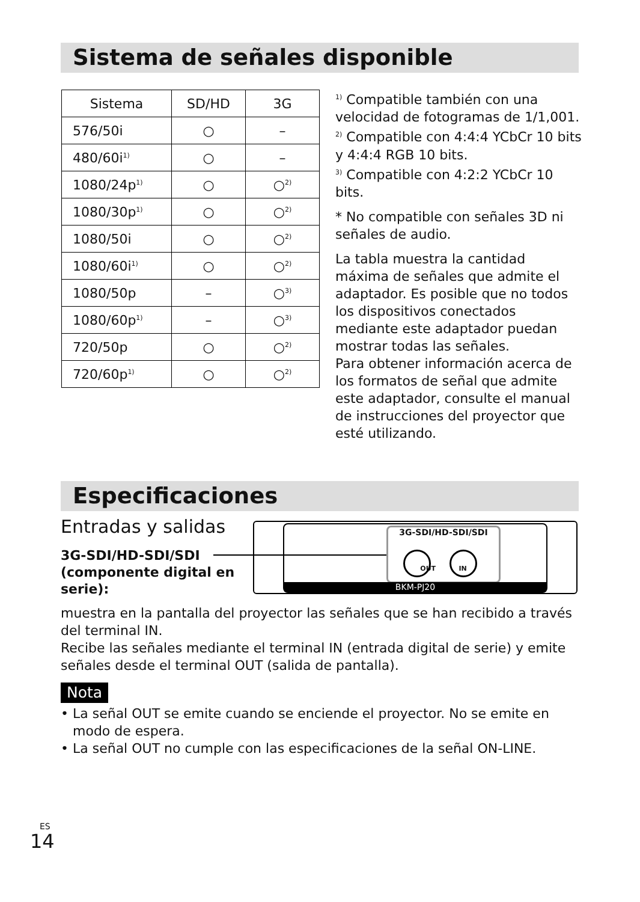Sistema de señales disponible
| Sistema | SD/HD | 3G |
| --- | --- | --- |
| 576/50i | ○ | – |
| 480/60i<sup>1)</sup> | ○ | – |
| 1080/24p<sup>1)</sup> | ○ | ○<sup>2)</sup> |
| 1080/30p<sup>1)</sup> | ○ | ○<sup>2)</sup> |
| 1080/50i | ○ | ○<sup>2)</sup> |
| 1080/60i<sup>1)</sup> | ○ | ○<sup>2)</sup> |
| 1080/50p | – | ○<sup>3)</sup> |
| 1080/60p<sup>1)</sup> | – | ○<sup>3)</sup> |
| 720/50p | ○ | ○<sup>2)</sup> |
| 720/60p<sup>1)</sup> | ○ | ○<sup>2)</sup> |
<sup>1)</sup> Compatible también con una velocidad de fotogramas de 1/1,001.
<sup>2)</sup> Compatible con 4:4:4 YCbCr 10 bits y 4:4:4 RGB 10 bits.
<sup>3)</sup> Compatible con 4:2:2 YCbCr 10 bits.
* No compatible con señales 3D ni señales de audio.
La tabla muestra la cantidad máxima de señales que admite el adaptador. Es posible que no todos los dispositivos conectados mediante este adaptador puedan mostrar todas las señales.
Para obtener información acerca de los formatos de señal que admite este adaptador, consulte el manual de instrucciones del proyector que esté utilizando.
Especificaciones
Entradas y salidas
3G-SDI/HD-SDI/SDI (componente digital en serie):
3G-SDI/HD-SDI/SDI
OUT IN
BKM-PJ20
muestra en la pantalla del proyector las señales que se han recibido a través del terminal IN.
Recibe las señales mediante el terminal IN (entrada digital de serie) y emite señales desde el terminal OUT (salida de pantalla).
Nota
• La señal OUT se emite cuando se enciende el proyector. No se emite en modo de espera.
• La señal OUT no cumple con las especificaciones de la señal ON-LINE.
ES
14